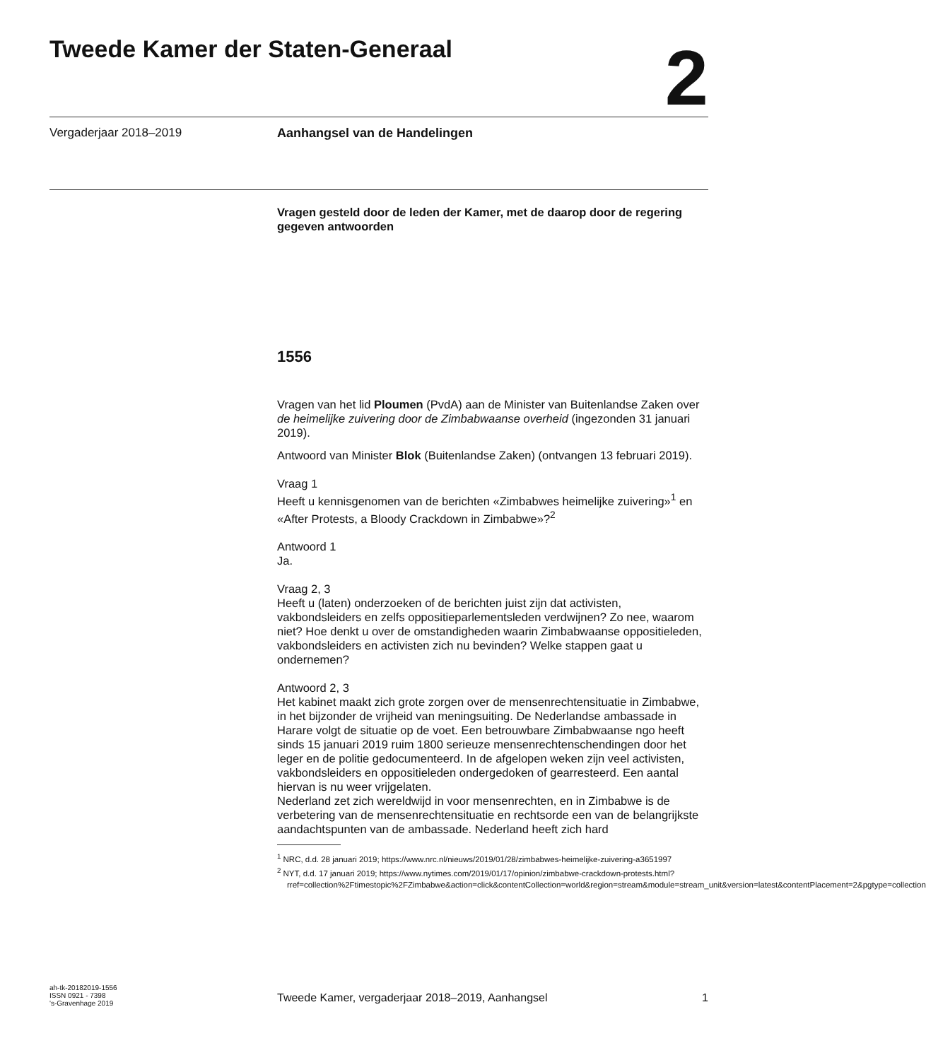Tweede Kamer der Staten-Generaal
2
Vergaderjaar 2018–2019 Aanhangsel van de Handelingen
Vragen gesteld door de leden der Kamer, met de daarop door de regering gegeven antwoorden
1556
Vragen van het lid Ploumen (PvdA) aan de Minister van Buitenlandse Zaken over de heimelijke zuivering door de Zimbabwaanse overheid (ingezonden 31 januari 2019).
Antwoord van Minister Blok (Buitenlandse Zaken) (ontvangen 13 februari 2019).
Vraag 1
Heeft u kennisgenomen van de berichten «Zimbabwes heimelijke zuivering»<sup>1</sup> en «After Protests, a Bloody Crackdown in Zimbabwe»?<sup>2</sup>
Antwoord 1
Ja.
Vraag 2, 3
Heeft u (laten) onderzoeken of de berichten juist zijn dat activisten, vakbondsleiders en zelfs oppositieparlementsleden verdwijnen? Zo nee, waarom niet? Hoe denkt u over de omstandigheden waarin Zimbabwaanse oppositieleden, vakbondsleiders en activisten zich nu bevinden? Welke stappen gaat u ondernemen?
Antwoord 2, 3
Het kabinet maakt zich grote zorgen over de mensenrechtensituatie in Zimbabwe, in het bijzonder de vrijheid van meningsuiting. De Nederlandse ambassade in Harare volgt de situatie op de voet. Een betrouwbare Zimbabwaanse ngo heeft sinds 15 januari 2019 ruim 1800 serieuze mensenrechtenschendingen door het leger en de politie gedocumenteerd. In de afgelopen weken zijn veel activisten, vakbondsleiders en oppositieleden ondergedoken of gearresteerd. Een aantal hiervan is nu weer vrijgelaten.
Nederland zet zich wereldwijd in voor mensenrechten, en in Zimbabwe is de verbetering van de mensenrechtensituatie en rechtsorde een van de belangrijkste aandachtspunten van de ambassade. Nederland heeft zich hard
<sup>1</sup> NRC, d.d. 28 januari 2019; https://www.nrc.nl/nieuws/2019/01/28/zimbabwes-heimelijke-zuivering-a3651997
<sup>2</sup> NYT, d.d. 17 januari 2019; https://www.nytimes.com/2019/01/17/opinion/zimbabwe-crackdown-protests.html?rref=collection%2Ftimestopic%2FZimbabwe&action=click&contentCollection=world&region=stream&module=stream_unit&version=latest&contentPlacement=2&pgtype=collection
ah-tk-20182019-1556
ISSN 0921 - 7398
's-Gravenhage 2019
Tweede Kamer, vergaderjaar 2018–2019, Aanhangsel 1